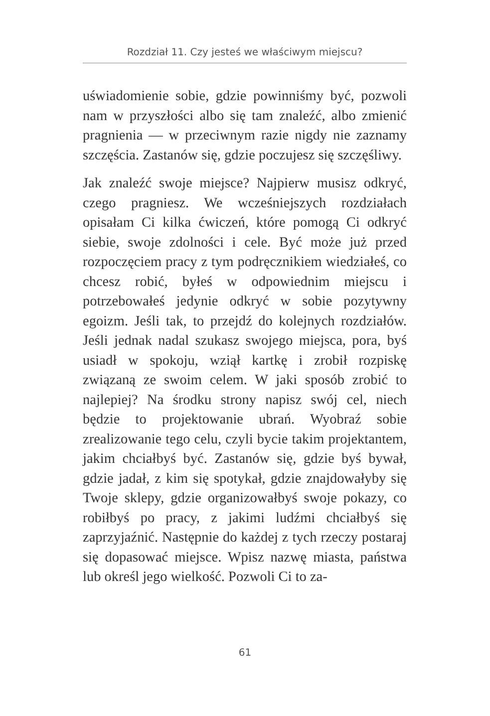Rozdział 11. Czy jesteś we właściwym miejscu?
uświadomienie sobie, gdzie powinniśmy być, pozwoli nam w przyszłości albo się tam znaleźć, albo zmienić pragnienia — w przeciwnym razie nigdy nie zaznamy szczęścia. Zastanów się, gdzie poczujesz się szczęśliwy.
Jak znaleźć swoje miejsce? Najpierw musisz odkryć, czego pragniesz. We wcześniejszych rozdziałach opisałam Ci kilka ćwiczeń, które pomogą Ci odkryć siebie, swoje zdolności i cele. Być może już przed rozpoczęciem pracy z tym podręcznikiem wiedziałeś, co chcesz robić, byłeś w odpowiednim miejscu i potrzebowałeś jedynie odkryć w sobie pozytywny egoizm. Jeśli tak, to przejdź do kolejnych rozdziałów. Jeśli jednak nadal szukasz swojego miejsca, pora, byś usiadł w spokoju, wziął kartkę i zrobił rozpiskę związaną ze swoim celem. W jaki sposób zrobić to najlepiej? Na środku strony napisz swój cel, niech będzie to projektowanie ubrań. Wyobraź sobie zrealizowanie tego celu, czyli bycie takim projektantem, jakim chciałbyś być. Zastanów się, gdzie byś bywał, gdzie jadał, z kim się spotykał, gdzie znajdowałyby się Twoje sklepy, gdzie organizowałbyś swoje pokazy, co robiłbyś po pracy, z jakimi ludźmi chciałbyś się zaprzyjaźnić. Następnie do każdej z tych rzeczy postaraj się dopasować miejsce. Wpisz nazwę miasta, państwa lub określ jego wielkość. Pozwoli Ci to za-
61